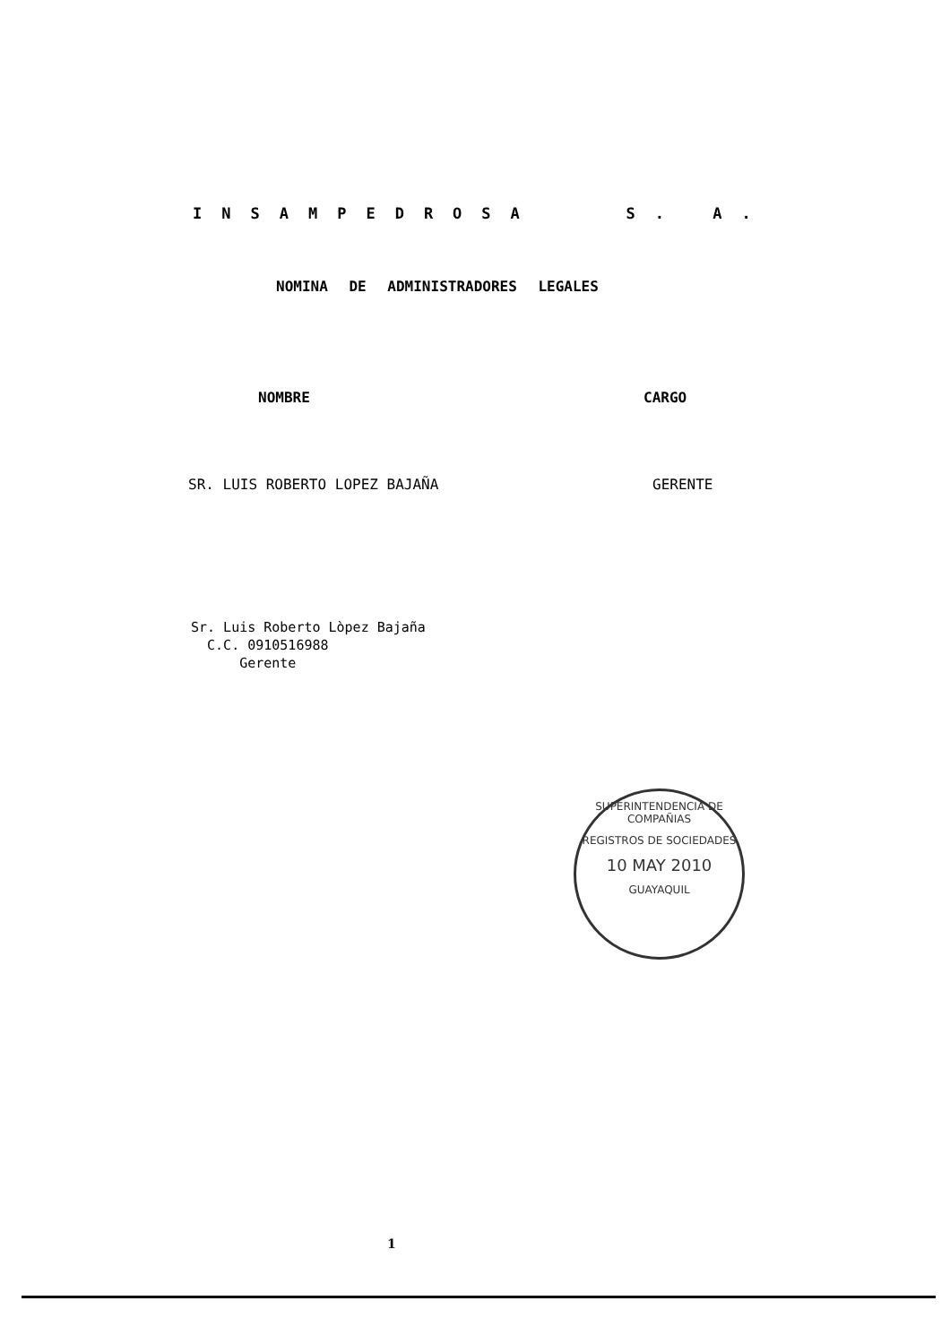INSAMPEDROSA S. A.
NOMINA DE ADMINISTRADORES LEGALES
NOMBRE CARGO
SR. LUIS ROBERTO LOPEZ BAJAÑA GERENTE
Sr. Luis Roberto Lòpez Bajaña
C.C. 0910516988
Gerente
SUPERINTENDENCIA DE COMPAÑIAS
REGISTROS DE SOCIEDADES
10 MAY 2010
GUAYAQUIL
1